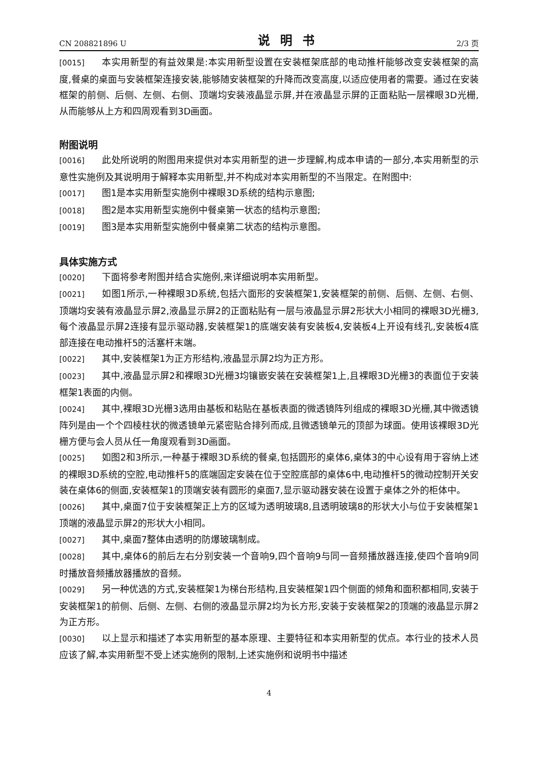CN 208821896 U 说明书 2/3 页
[0015] 本实用新型的有益效果是:本实用新型设置在安装框架底部的电动推杆能够改变安装框架的高度,餐桌的桌面与安装框架连接安装,能够随安装框架的升降而改变高度,以适应使用者的需要。通过在安装框架的前侧、后侧、左侧、右侧、顶端均安装液晶显示屏,并在液晶显示屏的正面粘贴一层裸眼3D光栅,从而能够从上方和四周观看到3D画面。
附图说明
[0016] 此处所说明的附图用来提供对本实用新型的进一步理解,构成本申请的一部分,本实用新型的示意性实施例及其说明用于解释本实用新型,并不构成对本实用新型的不当限定。在附图中:
[0017] 图1是本实用新型实施例中裸眼3D系统的结构示意图;
[0018] 图2是本实用新型实施例中餐桌第一状态的结构示意图;
[0019] 图3是本实用新型实施例中餐桌第二状态的结构示意图。
具体实施方式
[0020] 下面将参考附图并结合实施例,来详细说明本实用新型。
[0021] 如图1所示,一种裸眼3D系统,包括六面形的安装框架1,安装框架的前侧、后侧、左侧、右侧、顶端均安装有液晶显示屏2,液晶显示屏2的正面粘贴有一层与液晶显示屏2形状大小相同的裸眼3D光栅3,每个液晶显示屏2连接有显示驱动器,安装框架1的底端安装有安装板4,安装板4上开设有线孔,安装板4底部连接在电动推杆5的活塞杆末端。
[0022] 其中,安装框架1为正方形结构,液晶显示屏2均为正方形。
[0023] 其中,液晶显示屏2和裸眼3D光栅3均镶嵌安装在安装框架1上,且裸眼3D光栅3的表面位于安装框架1表面的内侧。
[0024] 其中,裸眼3D光栅3选用由基板和粘贴在基板表面的微透镜阵列组成的裸眼3D光栅,其中微透镜阵列是由一个个四棱柱状的微透镜单元紧密贴合排列而成,且微透镜单元的顶部为球面。使用该裸眼3D光栅方便与会人员从任一角度观看到3D画面。
[0025] 如图2和3所示,一种基于裸眼3D系统的餐桌,包括圆形的桌体6,桌体3的中心设有用于容纳上述的裸眼3D系统的空腔,电动推杆5的底端固定安装在位于空腔底部的桌体6中,电动推杆5的微动控制开关安装在桌体6的侧面,安装框架1的顶端安装有圆形的桌面7,显示驱动器安装在设置于桌体之外的柜体中。
[0026] 其中,桌面7位于安装框架正上方的区域为透明玻璃8,且透明玻璃8的形状大小与位于安装框架1顶端的液晶显示屏2的形状大小相同。
[0027] 其中,桌面7整体由透明的防爆玻璃制成。
[0028] 其中,桌体6的前后左右分别安装一个音响9,四个音响9与同一音频播放器连接,使四个音响9同时播放音频播放器播放的音频。
[0029] 另一种优选的方式,安装框架1为梯台形结构,且安装框架1四个侧面的倾角和面积都相同,安装于安装框架1的前侧、后侧、左侧、右侧的液晶显示屏2均为长方形,安装于安装框架2的顶端的液晶显示屏2为正方形。
[0030] 以上显示和描述了本实用新型的基本原理、主要特征和本实用新型的优点。本行业的技术人员应该了解,本实用新型不受上述实施例的限制,上述实施例和说明书中描述
4